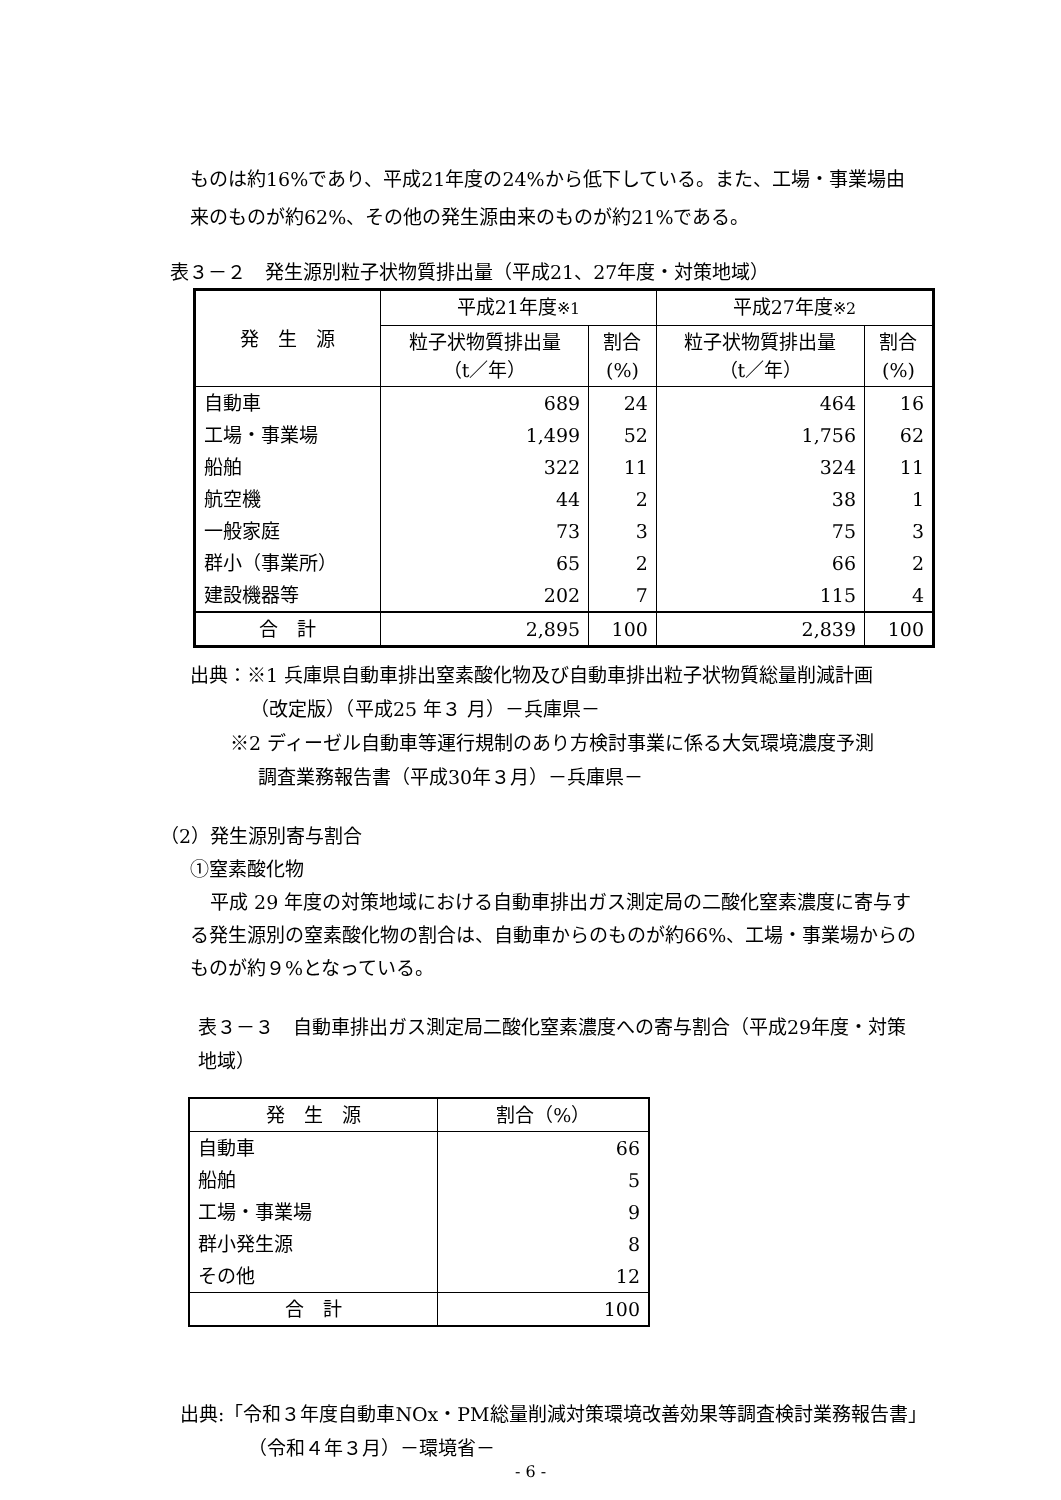ものは約16%であり、平成21年度の24%から低下している。また、工場・事業場由来のものが約62%、その他の発生源由来のものが約21%である。
表３－２　発生源別粒子状物質排出量（平成21、27年度・対策地域）
| 発 生 源 | 平成21年度 ※1 | | 平成27年度 ※2 | |
| --- | --- | --- | --- | --- |
| | 粒子状物質排出量 （t／年） | 割合 (%) | 粒子状物質排出量 （t／年） | 割合 (%) |
| 自動車 | 689 | 24 | 464 | 16 |
| 工場・事業場 | 1,499 | 52 | 1,756 | 62 |
| 船舶 | 322 | 11 | 324 | 11 |
| 航空機 | 44 | 2 | 38 | 1 |
| 一般家庭 | 73 | 3 | 75 | 3 |
| 群小（事業所） | 65 | 2 | 66 | 2 |
| 建設機器等 | 202 | 7 | 115 | 4 |
| 合 計 | 2,895 | 100 | 2,839 | 100 |
出典：※1 兵庫県自動車排出窒素酸化物及び自動車排出粒子状物質総量削減計画
（改定版）（平成25 年３ 月）－兵庫県－
※2 ディーゼル自動車等運行規制のあり方検討事業に係る大気環境濃度予測
調査業務報告書（平成30年３月）－兵庫県－
（2）発生源別寄与割合
①窒素酸化物
平成 29 年度の対策地域における自動車排出ガス測定局の二酸化窒素濃度に寄与する発生源別の窒素酸化物の割合は、自動車からのものが約66%、工場・事業場からのものが約９%となっている。
表３－３　自動車排出ガス測定局二酸化窒素濃度への寄与割合（平成29年度・対策地域）
| 発 生 源 | 割合（%） |
| --- | --- |
| 自動車 | 66 |
| 船舶 | 5 |
| 工場・事業場 | 9 |
| 群小発生源 | 8 |
| その他 | 12 |
| 合 計 | 100 |
出典:「令和３年度自動車NOx・PM総量削減対策環境改善効果等調査検討業務報告書」
（令和４年３月）－環境省－
- 6 -